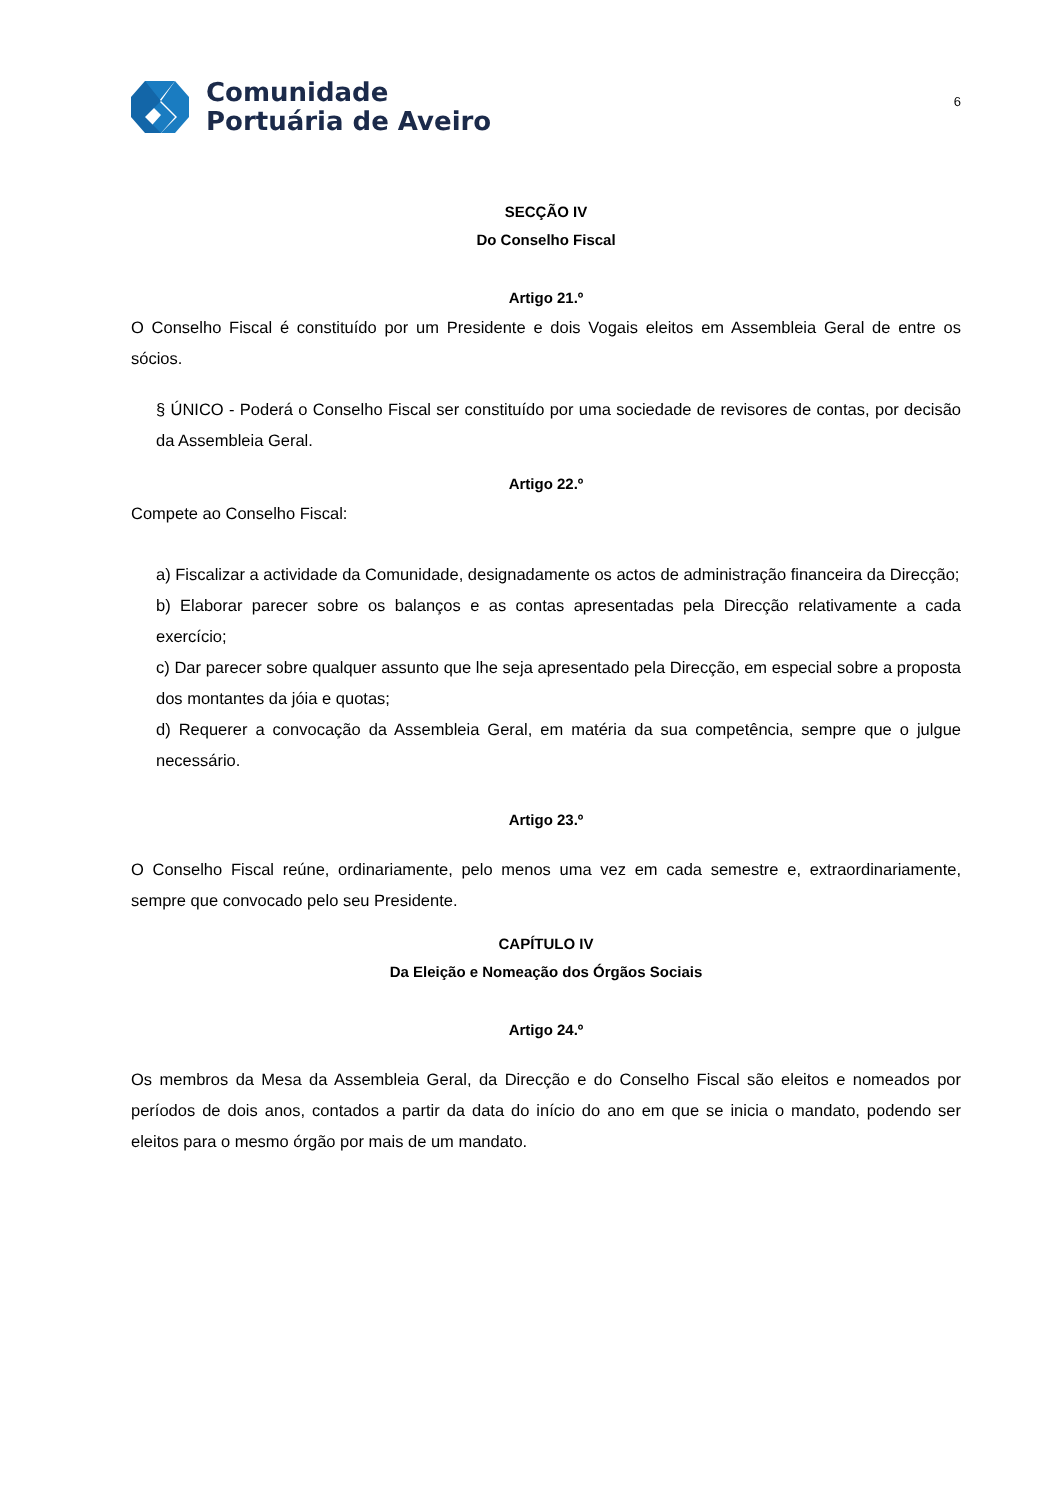Comunidade
Portuária de Aveiro
6
SECÇÃO IV
Do Conselho Fiscal
Artigo 21.º
O Conselho Fiscal é constituído por um Presidente e dois Vogais eleitos em Assembleia Geral de entre os sócios.
§ ÚNICO - Poderá o Conselho Fiscal ser constituído por uma sociedade de revisores de contas, por decisão da Assembleia Geral.
Artigo 22.º
Compete ao Conselho Fiscal:
a) Fiscalizar a actividade da Comunidade, designadamente os actos de administração financeira da Direcção;
b) Elaborar parecer sobre os balanços e as contas apresentadas pela Direcção relativamente a cada exercício;
c) Dar parecer sobre qualquer assunto que lhe seja apresentado pela Direcção, em especial sobre a proposta dos montantes da jóia e quotas;
d) Requerer a convocação da Assembleia Geral, em matéria da sua competência, sempre que o julgue necessário.
Artigo 23.º
O Conselho Fiscal reúne, ordinariamente, pelo menos uma vez em cada semestre e, extraordinariamente, sempre que convocado pelo seu Presidente.
CAPÍTULO IV
Da Eleição e Nomeação dos Órgãos Sociais
Artigo 24.º
Os membros da Mesa da Assembleia Geral, da Direcção e do Conselho Fiscal são eleitos e nomeados por períodos de dois anos, contados a partir da data do início do ano em que se inicia o mandato, podendo ser eleitos para o mesmo órgão por mais de um mandato.